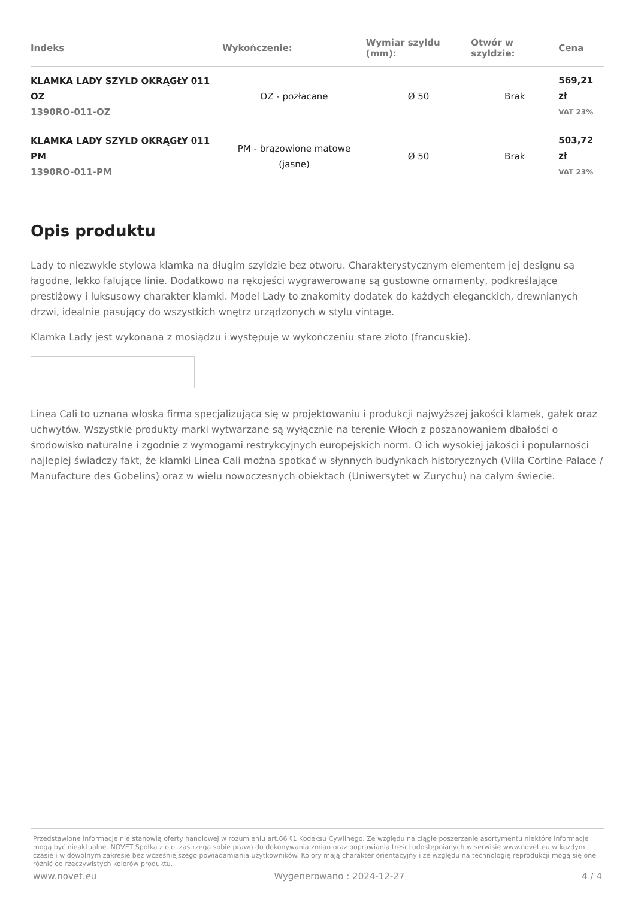| Indeks | Wykończenie: | Wymiar szyldu (mm): | Otwór w szyldzie: | Cena |
| --- | --- | --- | --- | --- |
| KLAMKA LADY SZYLD OKRĄGŁY 011 OZ 1390RO-011-OZ | OZ - pozłacane | Ø 50 | Brak | 569,21 zł VAT 23% |
| KLAMKA LADY SZYLD OKRĄGŁY 011 PM 1390RO-011-PM | PM - brązowione matowe (jasne) | Ø 50 | Brak | 503,72 zł VAT 23% |
Opis produktu
Lady to niezwykle stylowa klamka na długim szyldzie bez otworu. Charakterystycznym elementem jej designu są łagodne, lekko falujące linie. Dodatkowo na rękojeści wygrawerowane są gustowne ornamenty, podkreślające prestiżowy i luksusowy charakter klamki. Model Lady to znakomity dodatek do każdych eleganckich, drewnianych drzwi, idealnie pasujący do wszystkich wnętrz urządzonych w stylu vintage.
Klamka Lady jest wykonana z mosiądzu i występuje w wykończeniu stare złoto (francuskie).
Linea Cali to uznana włoska firma specjalizująca się w projektowaniu i produkcji najwyższej jakości klamek, gałek oraz uchwytów. Wszystkie produkty marki wytwarzane są wyłącznie na terenie Włoch z poszanowaniem dbałości o środowisko naturalne i zgodnie z wymogami restrykcyjnych europejskich norm. O ich wysokiej jakości i popularności najlepiej świadczy fakt, że klamki Linea Cali można spotkać w słynnych budynkach historycznych (Villa Cortine Palace / Manufacture des Gobelins) oraz w wielu nowoczesnych obiektach (Uniwersytet w Zurychu) na całym świecie.
Przedstawione informacje nie stanowią oferty handlowej w rozumieniu art.66 §1 Kodeksu Cywilnego. Ze względu na ciągłe poszerzanie asortymentu niektóre informacje mogą być nieaktualne. NOVET Spółka z o.o. zastrzega sobie prawo do dokonywania zmian oraz poprawiania treści udostępnianych w serwisie www.novet.eu w każdym czasie i w dowolnym zakresie bez wcześniejszego powiadamiania użytkowników. Kolory mają charakter orientacyjny i ze względu na technologię reprodukcji mogą się one różnić od rzeczywistych kolorów produktu.
www.novet.eu Wygenerowano : 2024-12-27 4 / 4